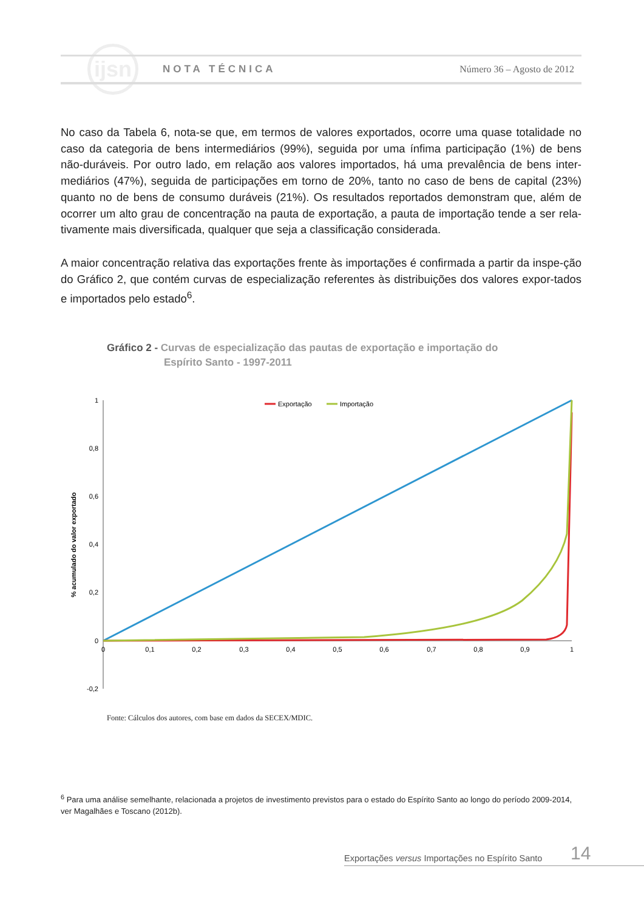ijsn
NOTA TÉCNICA Número 36 – Agosto de 2012
No caso da Tabela 6, nota-se que, em termos de valores exportados, ocorre uma quase totalidade no caso da categoria de bens intermediários (99%), seguida por uma ínfima participação (1%) de bens não-duráveis. Por outro lado, em relação aos valores importados, há uma prevalência de bens inter-mediários (47%), seguida de participações em torno de 20%, tanto no caso de bens de capital (23%) quanto no de bens de consumo duráveis (21%). Os resultados reportados demonstram que, além de ocorrer um alto grau de concentração na pauta de exportação, a pauta de importação tende a ser rela-tivamente mais diversificada, qualquer que seja a classificação considerada.
A maior concentração relativa das exportações frente às importações é confirmada a partir da inspe-ção do Gráfico 2, que contém curvas de especialização referentes às distribuições dos valores expor-tados e importados pelo estado<sup>6</sup>.
Gráfico 2 - Curvas de especialização das pautas de exportação e importação do
Espírito Santo - 1997-2011
% acumulado do valor exportado
1
0,8
0,6
0,4
0,2
0
-0,2
0
0,1
0,2
0,3
0,4
0,5
0,6
0,7
0,8
0,9
1
Exportação
Importação
Fonte: Cálculos dos autores, com base em dados da SECEX/MDIC.
<sup>6</sup> Para uma análise semelhante, relacionada a projetos de investimento previstos para o estado do Espírito Santo ao longo do período 2009-2014, ver Magalhães e Toscano (2012b).
14
Exportações versus Importações no Espírito Santo